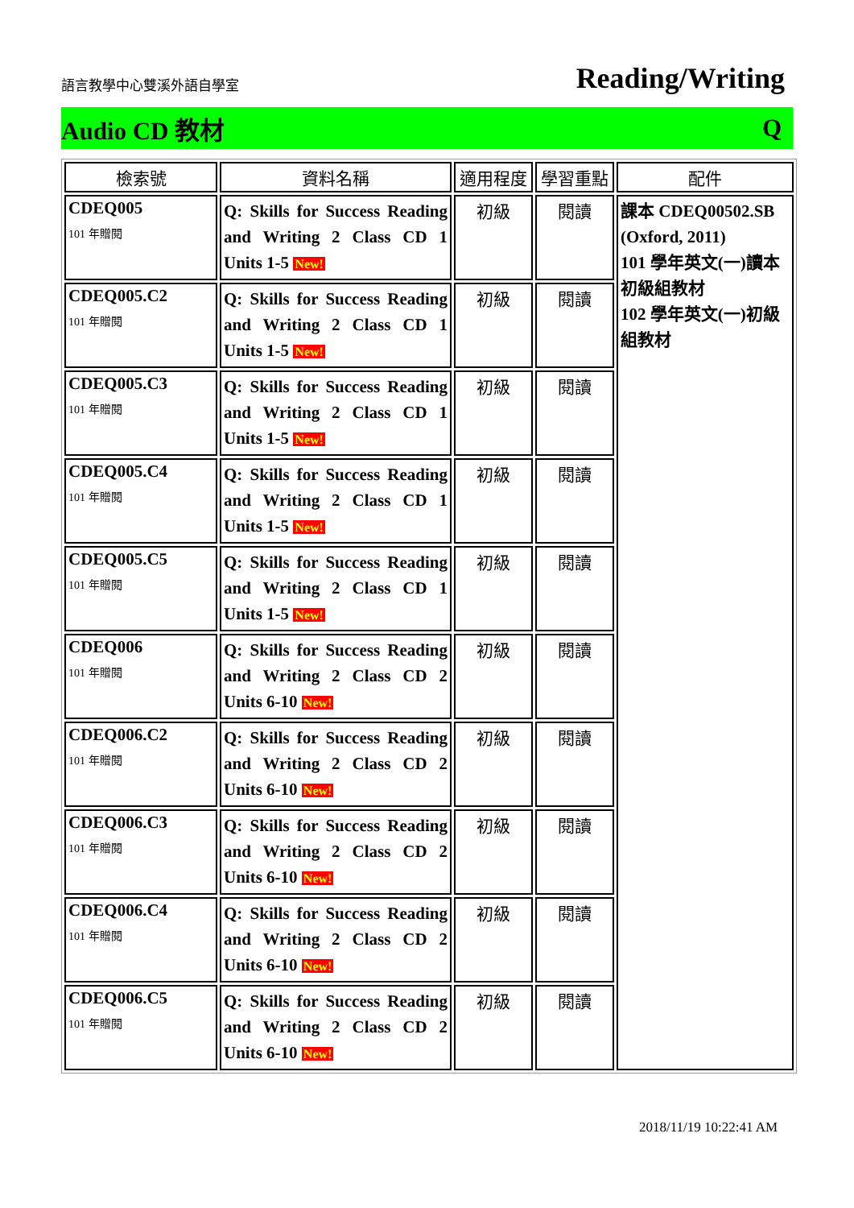語言教學中心雙溪外語自學室 Reading/Writing
Audio CD 教材 Q
| 檢索號 | 資料名稱 | 適用程度 | 學習重點 | 配件 |
| --- | --- | --- | --- | --- |
| CDEQ005 101 年贈閱 | Q: Skills for Success Reading and Writing 2 Class CD 1 Units 1-5 New! | 初級 | 閱讀 | 課本 CDEQ00502.SB (Oxford, 2011) 101 學年英文(一)讀本初級組教材 102 學年英文(一)初級組教材 |
| CDEQ005.C2 101 年贈閱 | Q: Skills for Success Reading and Writing 2 Class CD 1 Units 1-5 New! | 初級 | 閱讀 | |
| CDEQ005.C3 101 年贈閱 | Q: Skills for Success Reading and Writing 2 Class CD 1 Units 1-5 New! | 初級 | 閱讀 | |
| CDEQ005.C4 101 年贈閱 | Q: Skills for Success Reading and Writing 2 Class CD 1 Units 1-5 New! | 初級 | 閱讀 | |
| CDEQ005.C5 101 年贈閱 | Q: Skills for Success Reading and Writing 2 Class CD 1 Units 1-5 New! | 初級 | 閱讀 | |
| CDEQ006 101 年贈閱 | Q: Skills for Success Reading and Writing 2 Class CD 2 Units 6-10 New! | 初級 | 閱讀 | |
| CDEQ006.C2 101 年贈閱 | Q: Skills for Success Reading and Writing 2 Class CD 2 Units 6-10 New! | 初級 | 閱讀 | |
| CDEQ006.C3 101 年贈閱 | Q: Skills for Success Reading and Writing 2 Class CD 2 Units 6-10 New! | 初級 | 閱讀 | |
| CDEQ006.C4 101 年贈閱 | Q: Skills for Success Reading and Writing 2 Class CD 2 Units 6-10 New! | 初級 | 閱讀 | |
| CDEQ006.C5 101 年贈閱 | Q: Skills for Success Reading and Writing 2 Class CD 2 Units 6-10 New! | 初級 | 閱讀 | |
2018/11/19 10:22:41 AM